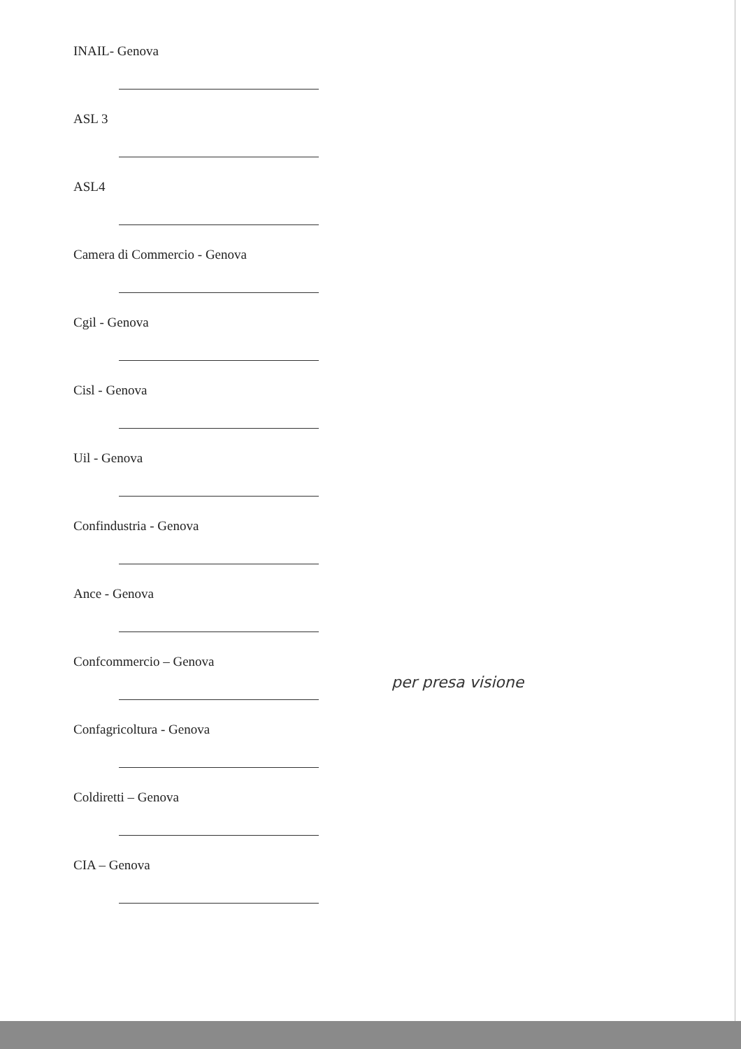INAIL- Genova
ASL 3
ASL4
Camera di Commercio - Genova
Cgil - Genova
Cisl - Genova
Uil - Genova
Confindustria - Genova
Ance - Genova
Confcommercio – Genova
per presa visione
Confagricoltura - Genova
Coldiretti – Genova
CIA – Genova